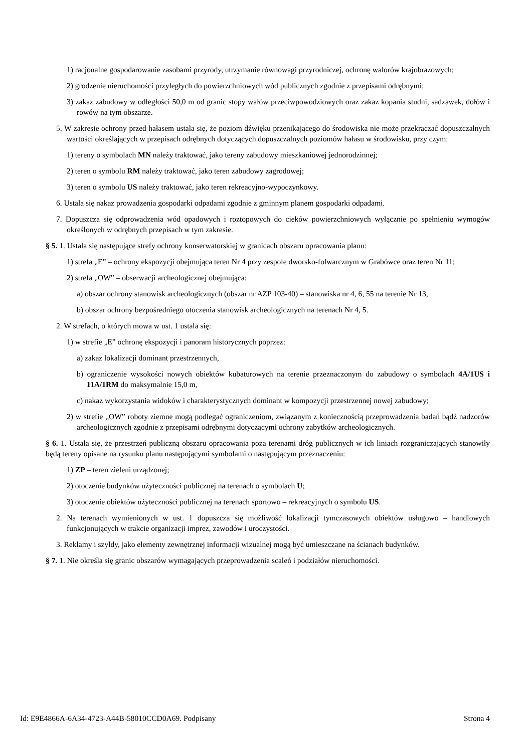1) racjonalne gospodarowanie zasobami przyrody, utrzymanie równowagi przyrodniczej, ochronę walorów krajobrazowych;
2) grodzenie nieruchomości przyległych do powierzchniowych wód publicznych zgodnie z przepisami odrębnymi;
3) zakaz zabudowy w odległości 50,0 m od granic stopy wałów przeciwpowodziowych oraz zakaz kopania studni, sadzawek, dołów i rowów na tym obszarze.
5. W zakresie ochrony przed hałasem ustala się, że poziom dźwięku przenikającego do środowiska nie może przekraczać dopuszczalnych wartości określających w przepisach odrębnych dotyczących dopuszczalnych poziomów hałasu w środowisku, przy czym:
1) tereny o symbolach MN należy traktować, jako tereny zabudowy mieszkaniowej jednorodzinnej;
2) teren o symbolu RM należy traktować, jako teren zabudowy zagrodowej;
3) teren o symbolu US należy traktować, jako teren rekreacyjno-wypoczynkowy.
6. Ustala się nakaz prowadzenia gospodarki odpadami zgodnie z gminnym planem gospodarki odpadami.
7. Dopuszcza się odprowadzenia wód opadowych i roztopowych do cieków powierzchniowych wyłącznie po spełnieniu wymogów określonych w odrębnych przepisach w tym zakresie.
§ 5. 1. Ustala się następujące strefy ochrony konserwatorskiej w granicach obszaru opracowania planu:
1) strefa „E” – ochrony ekspozycji obejmująca teren Nr 4 przy zespole dworsko-folwarcznym w Grabówce oraz teren Nr 11;
2) strefa „OW” – obserwacji archeologicznej obejmująca:
a) obszar ochrony stanowisk archeologicznych (obszar nr AZP 103-40) – stanowiska nr 4, 6, 55 na terenie Nr 13,
b) obszar ochrony bezpośredniego otoczenia stanowisk archeologicznych na terenach Nr 4, 5.
2. W strefach, o których mowa w ust. 1 ustala się:
1) w strefie „E” ochronę ekspozycji i panoram historycznych poprzez:
a) zakaz lokalizacji dominant przestrzennych,
b) ograniczenie wysokości nowych obiektów kubaturowych na terenie przeznaczonym do zabudowy o symbolach 4A/1US i 11A/1RM do maksymalnie 15,0 m,
c) nakaz wykorzystania widoków i charakterystycznych dominant w kompozycji przestrzennej nowej zabudowy;
2) w strefie „OW” roboty ziemne mogą podlegać ograniczeniom, związanym z koniecznością przeprowadzenia badań bądź nadzorów archeologicznych zgodnie z przepisami odrębnymi dotyczącymi ochrony zabytków archeologicznych.
§ 6. 1. Ustala się, że przestrzeń publiczną obszaru opracowania poza terenami dróg publicznych w ich liniach rozgraniczających stanowiły będą tereny opisane na rysunku planu następującymi symbolami o następującym przeznaczeniu:
1) ZP – teren zieleni urządzonej;
2) otoczenie budynków użyteczności publicznej na terenach o symbolach U;
3) otoczenie obiektów użyteczności publicznej na terenach sportowo – rekreacyjnych o symbolu US.
2. Na terenach wymienionych w ust. 1 dopuszcza się możliwość lokalizacji tymczasowych obiektów usługowo – handlowych funkcjonujących w trakcie organizacji imprez, zawodów i uroczystości.
3. Reklamy i szyldy, jako elementy zewnętrznej informacji wizualnej mogą być umieszczane na ścianach budynków.
§ 7. 1. Nie określa się granic obszarów wymagających przeprowadzenia scaleń i podziałów nieruchomości.
Id: E9E4866A-6A34-4723-A44B-58010CCD0A69. Podpisany Strona 4